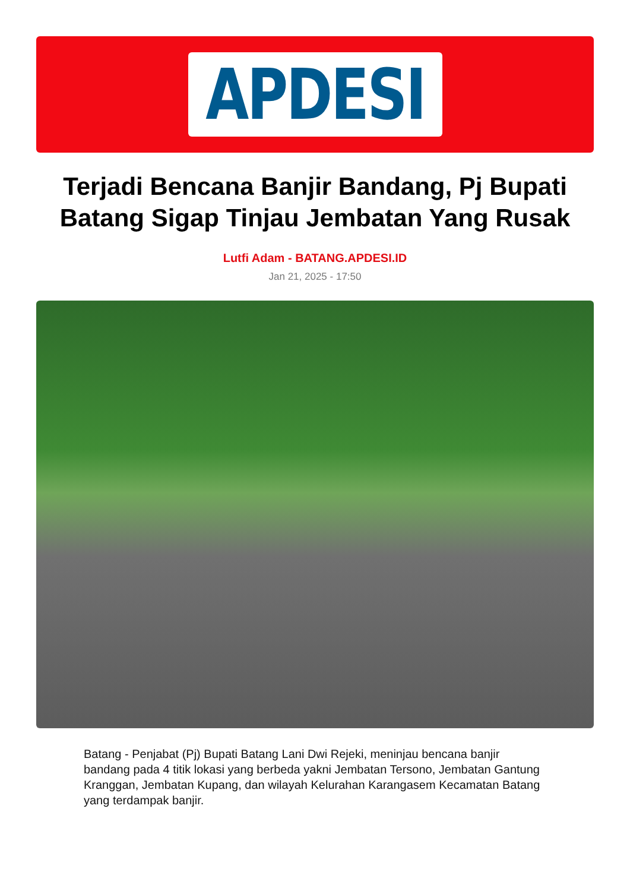APDESI
Terjadi Bencana Banjir Bandang, Pj Bupati Batang Sigap Tinjau Jembatan Yang Rusak
Lutfi Adam - BATANG.APDESI.ID
Jan 21, 2025 - 17:50
Batang - Penjabat (Pj) Bupati Batang Lani Dwi Rejeki, meninjau bencana banjir bandang pada 4 titik lokasi yang berbeda yakni Jembatan Tersono, Jembatan Gantung Kranggan, Jembatan Kupang, dan wilayah Kelurahan Karangasem Kecamatan Batang yang terdampak banjir.